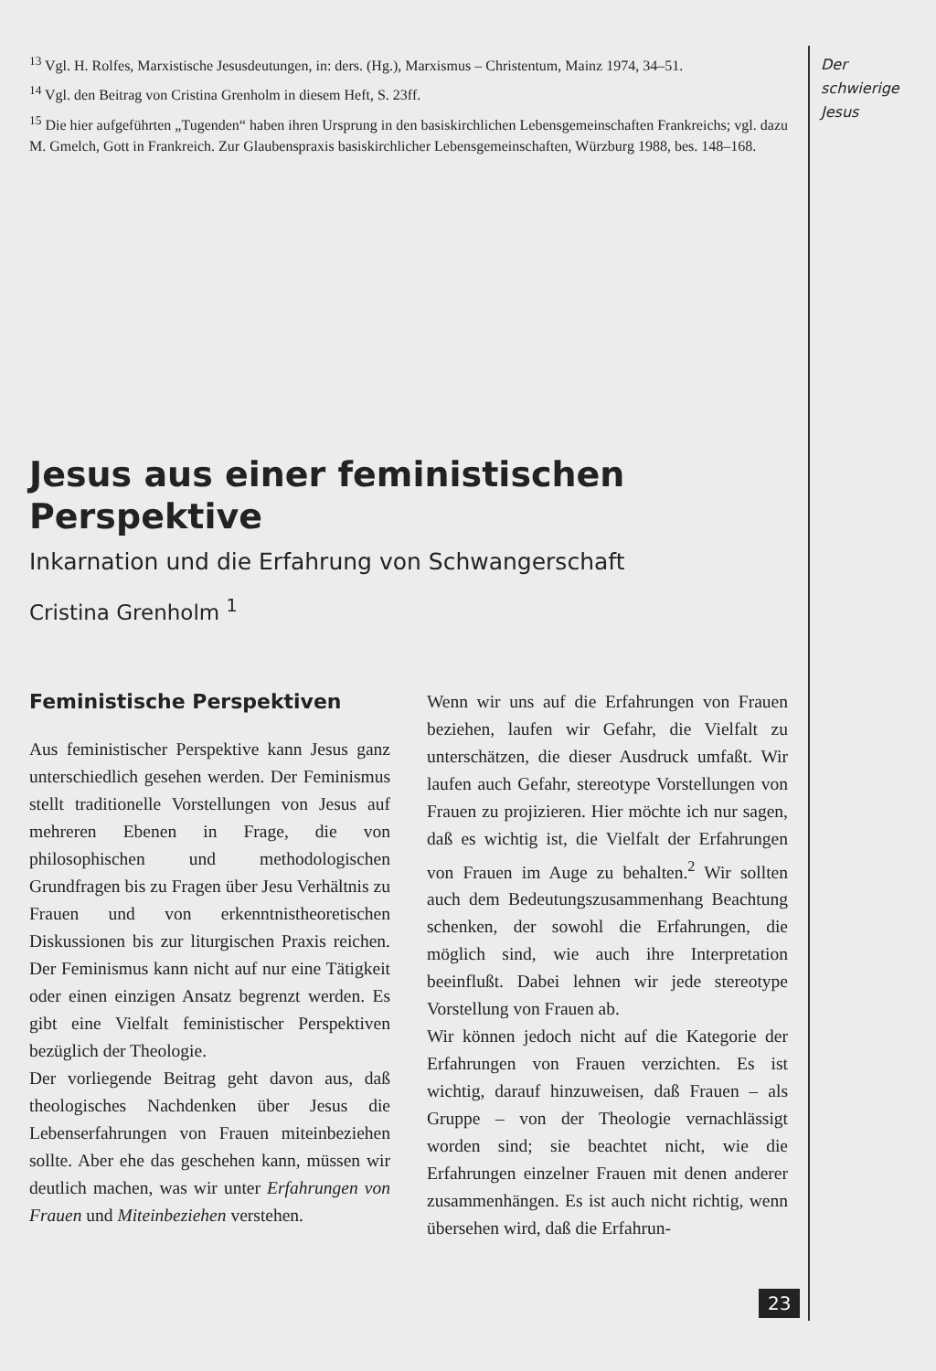<sup>13</sup> Vgl. H. Rolfes, Marxistische Jesusdeutungen, in: ders. (Hg.), Marxismus – Christentum, Mainz 1974, 34–51.
<sup>14</sup> Vgl. den Beitrag von Cristina Grenholm in diesem Heft, S. 23ff.
<sup>15</sup> Die hier aufgeführten „Tugenden“ haben ihren Ursprung in den basiskirchlichen Lebensgemeinschaften Frankreichs; vgl. dazu M. Gmelch, Gott in Frankreich. Zur Glaubenspraxis basiskirchlicher Lebensgemeinschaften, Würzburg 1988, bes. 148–168.
Jesus aus einer feministischen Perspektive
Inkarnation und die Erfahrung von Schwangerschaft
Cristina Grenholm <sup>1</sup>
Feministische Perspektiven
Aus feministischer Perspektive kann Jesus ganz unterschiedlich gesehen werden. Der Feminismus stellt traditionelle Vorstellungen von Jesus auf mehreren Ebenen in Frage, die von philosophischen und methodologischen Grundfragen bis zu Fragen über Jesu Verhältnis zu Frauen und von erkenntnistheoretischen Diskussionen bis zur liturgischen Praxis reichen. Der Feminismus kann nicht auf nur eine Tätigkeit oder einen einzigen Ansatz begrenzt werden. Es gibt eine Vielfalt feministischer Perspektiven bezüglich der Theologie.
Der vorliegende Beitrag geht davon aus, daß theologisches Nachdenken über Jesus die Lebenserfahrungen von Frauen miteinbeziehen sollte. Aber ehe das geschehen kann, müssen wir deutlich machen, was wir unter Erfahrungen von Frauen und Miteinbeziehen verstehen.
Wenn wir uns auf die Erfahrungen von Frauen beziehen, laufen wir Gefahr, die Vielfalt zu unterschätzen, die dieser Ausdruck umfaßt. Wir laufen auch Gefahr, stereotype Vorstellungen von Frauen zu projizieren. Hier möchte ich nur sagen, daß es wichtig ist, die Vielfalt der Erfahrungen von Frauen im Auge zu behalten.<sup>2</sup> Wir sollten auch dem Bedeutungszusammenhang Beachtung schenken, der sowohl die Erfahrungen, die möglich sind, wie auch ihre Interpretation beeinflußt. Dabei lehnen wir jede stereotype Vorstellung von Frauen ab.
Wir können jedoch nicht auf die Kategorie der Erfahrungen von Frauen verzichten. Es ist wichtig, darauf hinzuweisen, daß Frauen – als Gruppe – von der Theologie vernachlässigt worden sind; sie beachtet nicht, wie die Erfahrungen einzelner Frauen mit denen anderer zusammenhängen. Es ist auch nicht richtig, wenn übersehen wird, daß die Erfahrun-
Der
schwierige
Jesus
23